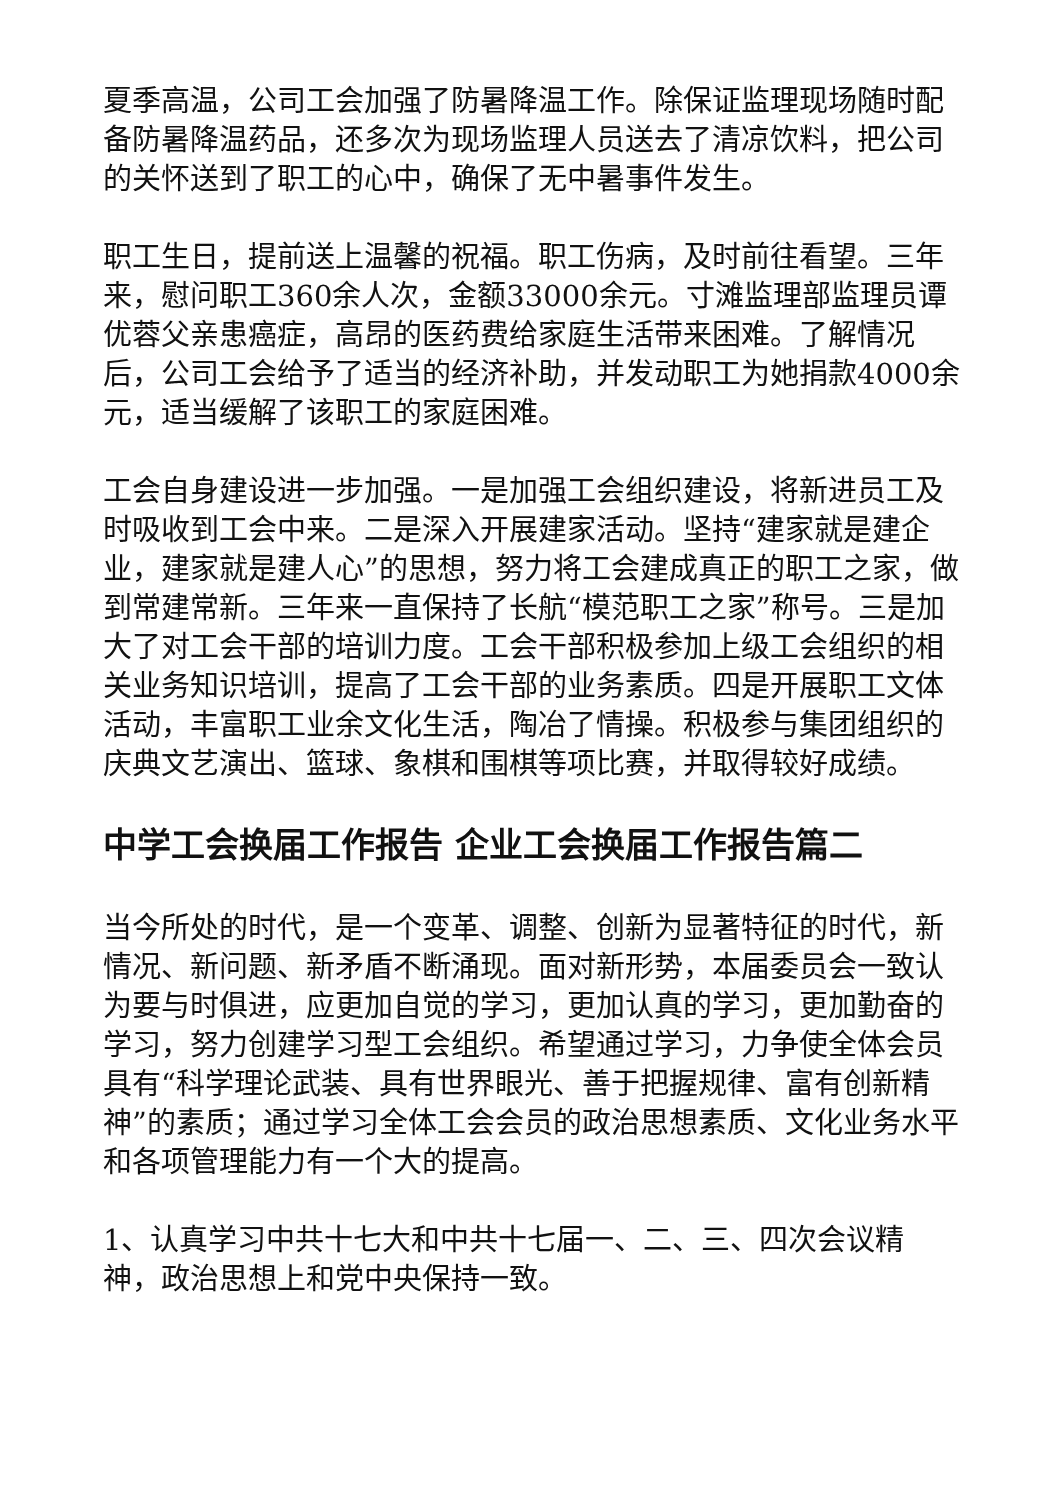夏季高温，公司工会加强了防暑降温工作。除保证监理现场随时配备防暑降温药品，还多次为现场监理人员送去了清凉饮料，把公司的关怀送到了职工的心中，确保了无中暑事件发生。
职工生日，提前送上温馨的祝福。职工伤病，及时前往看望。三年来，慰问职工360余人次，金额33000余元。寸滩监理部监理员谭优蓉父亲患癌症，高昂的医药费给家庭生活带来困难。了解情况后，公司工会给予了适当的经济补助，并发动职工为她捐款4000余元，适当缓解了该职工的家庭困难。
工会自身建设进一步加强。一是加强工会组织建设，将新进员工及时吸收到工会中来。二是深入开展建家活动。坚持“建家就是建企业，建家就是建人心”的思想，努力将工会建成真正的职工之家，做到常建常新。三年来一直保持了长航“模范职工之家”称号。三是加大了对工会干部的培训力度。工会干部积极参加上级工会组织的相关业务知识培训，提高了工会干部的业务素质。四是开展职工文体活动，丰富职工业余文化生活，陶冶了情操。积极参与集团组织的庆典文艺演出、篮球、象棋和围棋等项比赛，并取得较好成绩。
中学工会换届工作报告 企业工会换届工作报告篇二
当今所处的时代，是一个变革、调整、创新为显著特征的时代，新情况、新问题、新矛盾不断涌现。面对新形势，本届委员会一致认为要与时俱进，应更加自觉的学习，更加认真的学习，更加勤奋的学习，努力创建学习型工会组织。希望通过学习，力争使全体会员具有“科学理论武装、具有世界眼光、善于把握规律、富有创新精神”的素质；通过学习全体工会会员的政治思想素质、文化业务水平和各项管理能力有一个大的提高。
1、认真学习中共十七大和中共十七届一、二、三、四次会议精神，政治思想上和党中央保持一致。